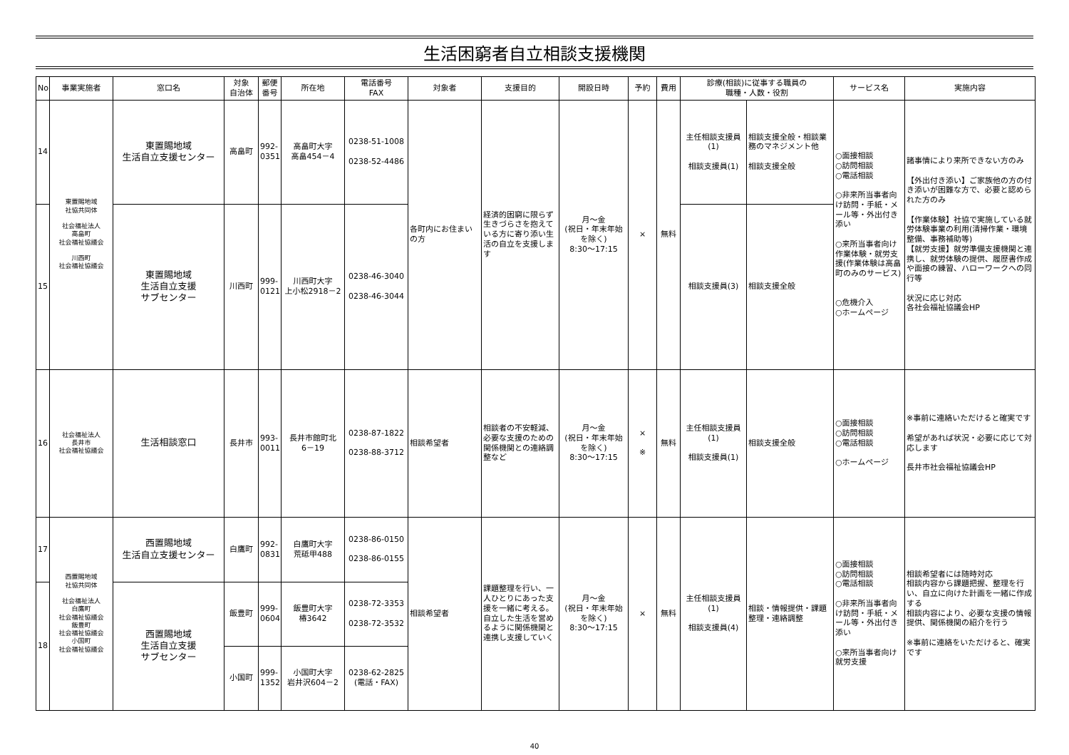生活困窮者自立相談支援機関
| No | 事業実施者 | 窓口名 | 対象 自治体 | 郵便 番号 | 所在地 | 電話番号 FAX | 対象者 | 支援目的 | 開設日時 | 予約 | 費用 | 診療(相談)に従事する職員の 職種・人数・役割 | | サービス名 | 実施内容 |
| --- | --- | --- | --- | --- | --- | --- | --- | --- | --- | --- | --- | --- | --- | --- | --- |
| 14 | 東置賜地域 社協共同体 社会福祉法人 高畠町 社会福祉協議会 川西町 社会福祉協議会 | 東置賜地域 生活自立支援センター | 高畠町 | 992- 0351 | 高畠町大字 高畠454－4 | 0238-51-1008 0238-52-4486 | 各町内にお住まいの方 | 経済的困窮に限らず生きづらさを抱えている方に寄り添い生活の自立を支援します | 月～金 (祝日・年末年始を除く) 8:30～17:15 | × | 無料 | 主任相談支援員 (1) 相談支援員(1) | 相談支援全般・相談業務のマネジメント他 相談支援全般 | ○面接相談 ○訪問相談 ○電話相談 ○非来所当事者向け訪問・手紙・メール等・外出付き添い ○来所当事者向け作業体験・就労支援(作業体験は高畠町のみのサービス) ○危機介入 ○ホームページ | 諸事情により来所できない方のみ 【外出付き添い】ご家族他の方の付き添いが困難な方で、必要と認められた方のみ 【作業体験】社協で実施している就労体験事業の利用(清掃作業・環境整備、事務補助等) 【就労支援】就労準備支援機関と連携し、就労体験の提供、履歴書作成や面接の練習、ハローワークへの同行等 状況に応じ対応 各社会福祉協議会HP |
| 15 | | 東置賜地域 生活自立支援 サブセンター | 川西町 | 999- 0121 | 川西町大字 上小松2918－2 | 0238-46-3040 0238-46-3044 | | | | | | 相談支援員(3) | 相談支援全般 | | |
| 16 | 社会福祉法人 長井市 社会福祉協議会 | 生活相談窓口 | 長井市 | 993- 0011 | 長井市館町北 6－19 | 0238-87-1822 0238-88-3712 | 相談希望者 | 相談者の不安軽減、必要な支援のための関係機関との連絡調整など | 月～金 (祝日・年末年始を除く) 8:30～17:15 | × ※ | 無料 | 主任相談支援員 (1) 相談支援員(1) | 相談支援全般 | ○面接相談 ○訪問相談 ○電話相談 ○ホームページ | ※事前に連絡いただけると確実です 希望があれば状況・必要に応じて対応します 長井市社会福祉協議会HP |
| 17 | 西置賜地域 社協共同体 社会福祉法人 白鷹町 社会福祉協議会 飯豊町 社会福祉協議会 小国町 社会福祉協議会 | 西置賜地域 生活自立支援センター | 白鷹町 | 992- 0831 | 白鷹町大字 荒砥甲488 | 0238-86-0150 0238-86-0155 | 相談希望者 | 課題整理を行い、一人ひとりにあった支援を一緒に考える。自立した生活を営めるように関係機関と連携し支援していく | 月～金 (祝日・年末年始を除く) 8:30～17:15 | × | 無料 | 主任相談支援員 (1) 相談支援員(4) | 相談・情報提供・課題整理・連絡調整 | ○面接相談 ○訪問相談 ○電話相談 ○非来所当事者向け訪問・手紙・メール等・外出付き添い ○来所当事者向け就労支援 | 相談希望者には随時対応 相談内容から課題把握、整理を行い、自立に向けた計画を一緒に作成する 相談内容により、必要な支援の情報提供、関係機関の紹介を行う ※事前に連絡をいただけると、確実です |
| 18 | | 西置賜地域 生活自立支援 サブセンター | 飯豊町 | 999- 0604 | 飯豊町大字 椿3642 | 0238-72-3353 0238-72-3532 | | | | | | | | | |
| | | | 小国町 | 999- 1352 | 小国町大字 岩井沢604－2 | 0238-62-2825 (電話・FAX) | | | | | | | | | |
40